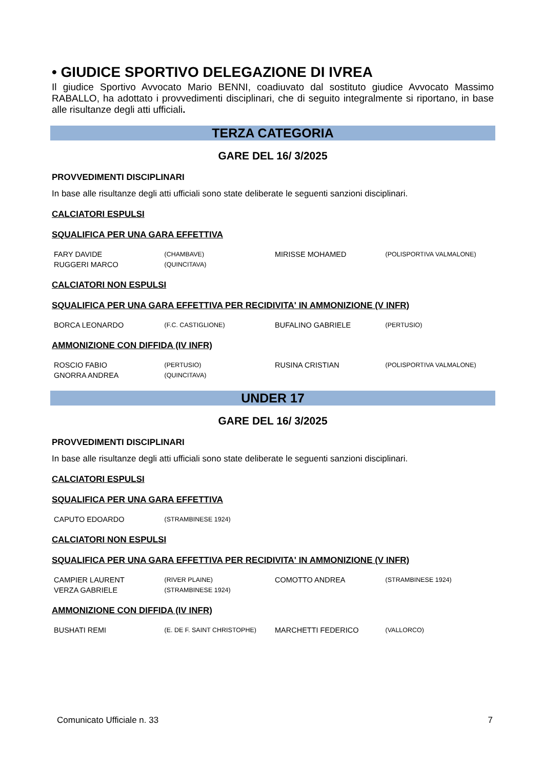• GIUDICE SPORTIVO DELEGAZIONE DI IVREA
Il giudice Sportivo Avvocato Mario BENNI, coadiuvato dal sostituto giudice Avvocato Massimo RABALLO, ha adottato i provvedimenti disciplinari, che di seguito integralmente si riportano, in base alle risultanze degli atti ufficiali.
TERZA CATEGORIA
GARE DEL 16/ 3/2025
PROVVEDIMENTI DISCIPLINARI
In base alle risultanze degli atti ufficiali sono state deliberate le seguenti sanzioni disciplinari.
CALCIATORI ESPULSI
SQUALIFICA PER UNA GARA EFFETTIVA
| FARY DAVIDE | (CHAMBAVE) | MIRISSE MOHAMED | (POLISPORTIVA VALMALONE) |
| RUGGERI MARCO | (QUINCITAVA) | | |
CALCIATORI NON ESPULSI
SQUALIFICA PER UNA GARA EFFETTIVA PER RECIDIVITA' IN AMMONIZIONE (V INFR)
| BORCA LEONARDO | (F.C. CASTIGLIONE) | BUFALINO GABRIELE | (PERTUSIO) |
AMMONIZIONE CON DIFFIDA (IV INFR)
| ROSCIO FABIO | (PERTUSIO) | RUSINA CRISTIAN | (POLISPORTIVA VALMALONE) |
| GNORRA ANDREA | (QUINCITAVA) | | |
UNDER 17
GARE DEL 16/ 3/2025
PROVVEDIMENTI DISCIPLINARI
In base alle risultanze degli atti ufficiali sono state deliberate le seguenti sanzioni disciplinari.
CALCIATORI ESPULSI
SQUALIFICA PER UNA GARA EFFETTIVA
| CAPUTO EDOARDO | (STRAMBINESE 1924) | | |
CALCIATORI NON ESPULSI
SQUALIFICA PER UNA GARA EFFETTIVA PER RECIDIVITA' IN AMMONIZIONE (V INFR)
| CAMPIER LAURENT | (RIVER PLAINE) | COMOTTO ANDREA | (STRAMBINESE 1924) |
| VERZA GABRIELE | (STRAMBINESE 1924) | | |
AMMONIZIONE CON DIFFIDA (IV INFR)
| BUSHATI REMI | (E. DE F. SAINT CHRISTOPHE) | MARCHETTI FEDERICO | (VALLORCO) |
Comunicato Ufficiale n. 33 7